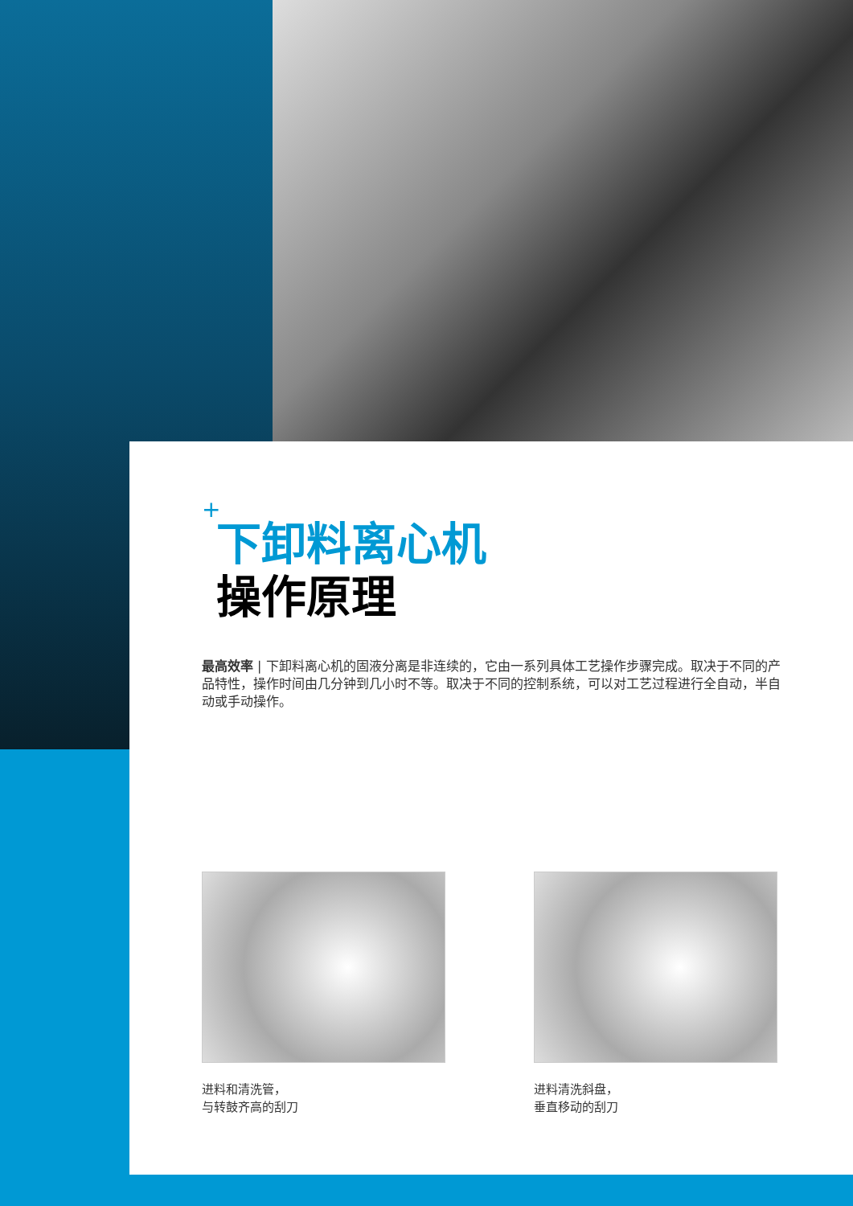+
下卸料离心机
操作原理
最高效率 | 下卸料离心机的固液分离是非连续的，它由一系列具体工艺操作步骤完成。取决于不同的产品特性，操作时间由几分钟到几小时不等。取决于不同的控制系统，可以对工艺过程进行全自动，半自动或手动操作。
进料和清洗管，
与转鼓齐高的刮刀
进料清洗斜盘，
垂直移动的刮刀